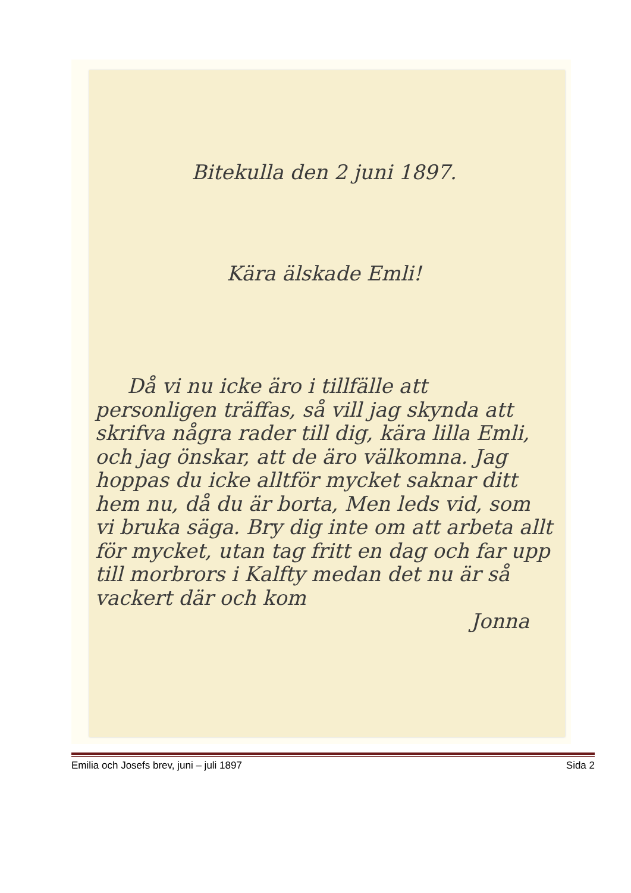Bitekulla den 2 juni 1897.
Kära älskade Emli!
Då vi nu icke äro i tillfälle att personligen träffas, så vill jag skynda att skrifva några rader till dig, kära lilla Emli, och jag önskar, att de äro välkomna. Jag hoppas du icke alltför mycket saknar ditt hem nu, då du är borta, Men leds vid, som vi bruka säga. Bry dig inte om att arbeta allt för mycket, utan tag fritt en dag och far upp till morbrors i Kalfty medan det nu är så vackert där och kom
Jonna
Emilia och Josefs brev, juni – juli 1897 Sida 2